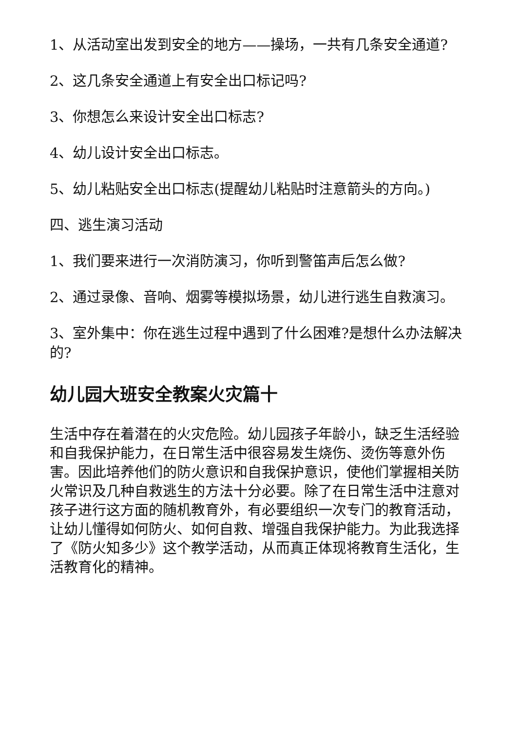1、从活动室出发到安全的地方——操场，一共有几条安全通道?
2、这几条安全通道上有安全出口标记吗?
3、你想怎么来设计安全出口标志?
4、幼儿设计安全出口标志。
5、幼儿粘贴安全出口标志(提醒幼儿粘贴时注意箭头的方向。)
四、逃生演习活动
1、我们要来进行一次消防演习，你听到警笛声后怎么做?
2、通过录像、音响、烟雾等模拟场景，幼儿进行逃生自救演习。
3、室外集中：你在逃生过程中遇到了什么困难?是想什么办法解决的?
幼儿园大班安全教案火灾篇十
生活中存在着潜在的火灾危险。幼儿园孩子年龄小，缺乏生活经验和自我保护能力，在日常生活中很容易发生烧伤、烫伤等意外伤害。因此培养他们的防火意识和自我保护意识，使他们掌握相关防火常识及几种自救逃生的方法十分必要。除了在日常生活中注意对孩子进行这方面的随机教育外，有必要组织一次专门的教育活动，让幼儿懂得如何防火、如何自救、增强自我保护能力。为此我选择了《防火知多少》这个教学活动，从而真正体现将教育生活化，生活教育化的精神。